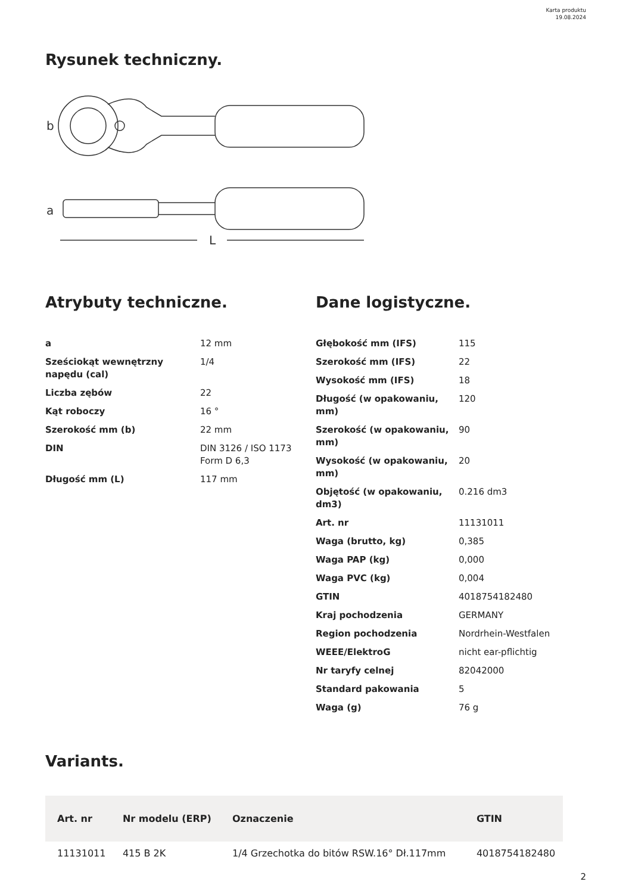Karta produktu
19.08.2024
Rysunek techniczny.
b
a
L
Atrybuty techniczne. Dane logistyczne.
| a | 12 mm |
| Sześciokąt wewnętrzny napędu (cal) | 1/4 |
| Liczba zębów | 22 |
| Kąt roboczy | 16 ° |
| Szerokość mm (b) | 22 mm |
| DIN | DIN 3126 / ISO 1173 Form D 6,3 |
| Długość mm (L) | 117 mm |
| Głębokość mm (IFS) | 115 |
| Szerokość mm (IFS) | 22 |
| Wysokość mm (IFS) | 18 |
| Długość (w opakowaniu, mm) | 120 |
| Szerokość (w opakowaniu, mm) | 90 |
| Wysokość (w opakowaniu, mm) | 20 |
| Objętość (w opakowaniu, dm3) | 0.216 dm3 |
| Art. nr | 11131011 |
| Waga (brutto, kg) | 0,385 |
| Waga PAP (kg) | 0,000 |
| Waga PVC (kg) | 0,004 |
| GTIN | 4018754182480 |
| Kraj pochodzenia | GERMANY |
| Region pochodzenia | Nordrhein-Westfalen |
| WEEE/ElektroG | nicht ear-pflichtig |
| Nr taryfy celnej | 82042000 |
| Standard pakowania | 5 |
| Waga (g) | 76 g |
Variants.
| Art. nr | Nr modelu (ERP) | Oznaczenie | GTIN |
| --- | --- | --- | --- |
| 11131011 | 415 B 2K | 1/4 Grzechotka do bitów RSW.16° Dł.117mm | 4018754182480 |
2